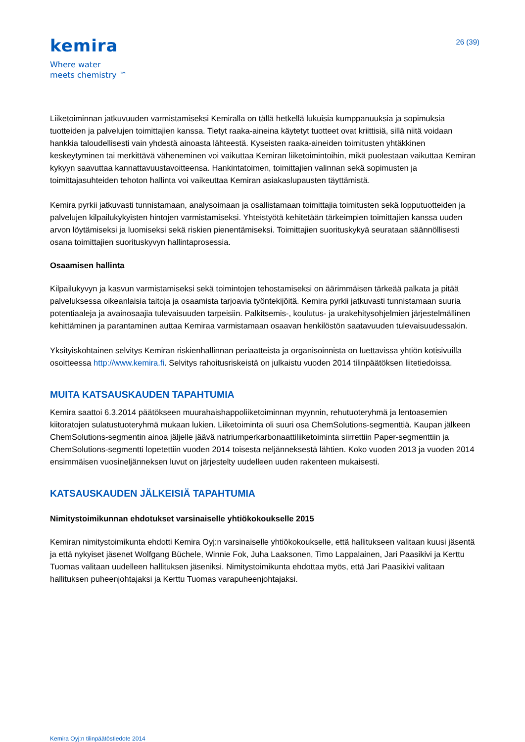kemira
Where water
meets chemistry ™
26 (39)
Liiketoiminnan jatkuvuuden varmistamiseksi Kemiralla on tällä hetkellä lukuisia kumppanuuksia ja sopimuksia tuotteiden ja palvelujen toimittajien kanssa. Tietyt raaka-aineina käytetyt tuotteet ovat kriittisiä, sillä niitä voidaan hankkia taloudellisesti vain yhdestä ainoasta lähteestä. Kyseisten raaka-aineiden toimitusten yhtäkkinen keskeytyminen tai merkittävä väheneminen voi vaikuttaa Kemiran liiketoimintoihin, mikä puolestaan vaikuttaa Kemiran kykyyn saavuttaa kannattavuustavoitteensa. Hankintatoimen, toimittajien valinnan sekä sopimusten ja toimittajasuhteiden tehoton hallinta voi vaikeuttaa Kemiran asiakaslupausten täyttämistä.
Kemira pyrkii jatkuvasti tunnistamaan, analysoimaan ja osallistamaan toimittajia toimitusten sekä lopputuotteiden ja palvelujen kilpailukykyisten hintojen varmistamiseksi. Yhteistyötä kehitetään tärkeimpien toimittajien kanssa uuden arvon löytämiseksi ja luomiseksi sekä riskien pienentämiseksi. Toimittajien suorituskykyä seurataan säännöllisesti osana toimittajien suorituskyvyn hallintaprosessia.
Osaamisen hallinta
Kilpailukyvyn ja kasvun varmistamiseksi sekä toimintojen tehostamiseksi on äärimmäisen tärkeää palkata ja pitää palveluksessa oikeanlaisia taitoja ja osaamista tarjoavia työntekijöitä. Kemira pyrkii jatkuvasti tunnistamaan suuria potentiaaleja ja avainosaajia tulevaisuuden tarpeisiin. Palkitsemis-, koulutus- ja urakehitysohjelmien järjestelmällinen kehittäminen ja parantaminen auttaa Kemiraa varmistamaan osaavan henkilöstön saatavuuden tulevaisuudessakin.
Yksityiskohtainen selvitys Kemiran riskienhallinnan periaatteista ja organisoinnista on luettavissa yhtiön kotisivuilla osoitteessa http://www.kemira.fi. Selvitys rahoitusriskeistä on julkaistu vuoden 2014 tilinpäätöksen liitetiedoissa.
MUITA KATSAUSKAUDEN TAPAHTUMIA
Kemira saattoi 6.3.2014 päätökseen muurahaishappoliiketoiminnan myynnin, rehutuoteryhmä ja lentoasemien kiitoratojen sulatustuoteryhmä mukaan lukien. Liiketoiminta oli suuri osa ChemSolutions-segmenttiä. Kaupan jälkeen ChemSolutions-segmentin ainoa jäljelle jäävä natriumperkarbonaattiliiketoiminta siirrettiin Paper-segmenttiin ja ChemSolutions-segmentti lopetettiin vuoden 2014 toisesta neljänneksestä lähtien. Koko vuoden 2013 ja vuoden 2014 ensimmäisen vuosineljänneksen luvut on järjestelty uudelleen uuden rakenteen mukaisesti.
KATSAUSKAUDEN JÄLKEISIÄ TAPAHTUMIA
Nimitystoimikunnan ehdotukset varsinaiselle yhtiökokoukselle 2015
Kemiran nimitystoimikunta ehdotti Kemira Oyj:n varsinaiselle yhtiökokoukselle, että hallitukseen valitaan kuusi jäsentä ja että nykyiset jäsenet Wolfgang Büchele, Winnie Fok, Juha Laaksonen, Timo Lappalainen, Jari Paasikivi ja Kerttu Tuomas valitaan uudelleen hallituksen jäseniksi. Nimitystoimikunta ehdottaa myös, että Jari Paasikivi valitaan hallituksen puheenjohtajaksi ja Kerttu Tuomas varapuheenjohtajaksi.
Kemira Oyj:n tilinpäätöstiedote 2014